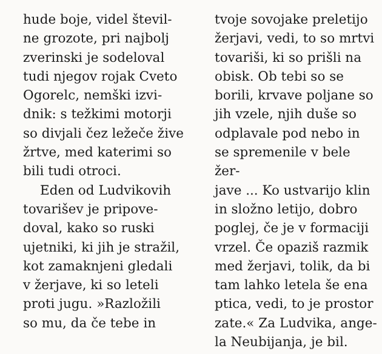hude boje, videl števil-
ne grozote, pri najbolj
zverinski je sodeloval
tudi njegov rojak Cveto
Ogorelc, nemški izvi-
dnik: s težkimi motorji
so divjali čez ležeče žive
žrtve, med katerimi so
bili tudi otroci.
Eden od Ludvikovih
tovarišev je pripove-
doval, kako so ruski
ujetniki, ki jih je stražil,
kot zamaknjeni gledali
v žerjave, ki so leteli
proti jugu. »Razložili
so mu, da če tebe in
tvoje sovojake preletijo
žerjavi, vedi, to so mrtvi
tovariši, ki so prišli na
obisk. Ob tebi so se
borili, krvave poljane so
jih vzele, njih duše so
odplavale pod nebo in
se spremenile v bele žer-
jave ... Ko ustvarijo klin
in složno letijo, dobro
poglej, če je v formaciji
vrzel. Če opaziš razmik
med žerjavi, tolik, da bi
tam lahko letela še ena
ptica, vedi, to je prostor
zate.« Za Ludvika, ange-
la Neubijanja, je bil.